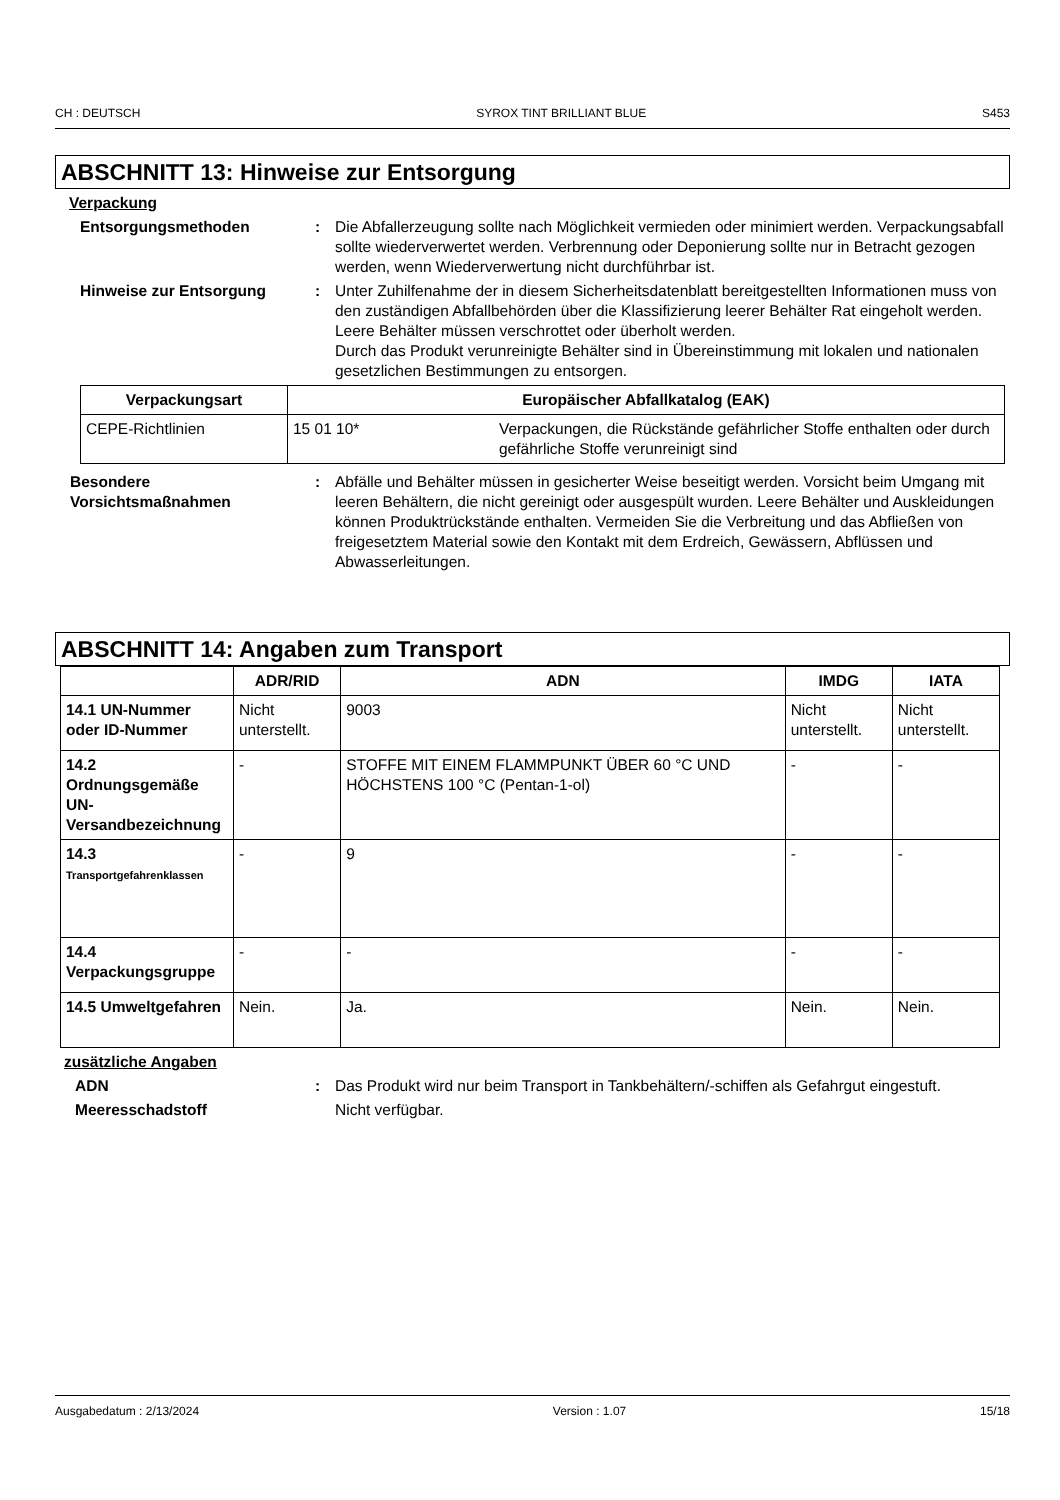CH : DEUTSCH SYROX TINT BRILLIANT BLUE S453
ABSCHNITT 13: Hinweise zur Entsorgung
Verpackung
Entsorgungsmethoden : Die Abfallerzeugung sollte nach Möglichkeit vermieden oder minimiert werden. Verpackungsabfall sollte wiederverwertet werden. Verbrennung oder Deponierung sollte nur in Betracht gezogen werden, wenn Wiederverwertung nicht durchführbar ist.
Hinweise zur Entsorgung : Unter Zuhilfenahme der in diesem Sicherheitsdatenblatt bereitgestellten Informationen muss von den zuständigen Abfallbehörden über die Klassifizierung leerer Behälter Rat eingeholt werden.
Leere Behälter müssen verschrottet oder überholt werden.
Durch das Produkt verunreinigte Behälter sind in Übereinstimmung mit lokalen und nationalen gesetzlichen Bestimmungen zu entsorgen.
| Verpackungsart | Europäischer Abfallkatalog (EAK) | |
| --- | --- | --- |
| CEPE-Richtlinien | 15 01 10* | Verpackungen, die Rückstände gefährlicher Stoffe enthalten oder durch gefährliche Stoffe verunreinigt sind |
Besondere Vorsichtsmaßnahmen
: Abfälle und Behälter müssen in gesicherter Weise beseitigt werden. Vorsicht beim Umgang mit leeren Behältern, die nicht gereinigt oder ausgespült wurden. Leere Behälter und Auskleidungen können Produktrückstände enthalten. Vermeiden Sie die Verbreitung und das Abfließen von freigesetztem Material sowie den Kontakt mit dem Erdreich, Gewässern, Abflüssen und Abwasserleitungen.
ABSCHNITT 14: Angaben zum Transport
| | ADR/RID | ADN | IMDG | IATA |
| --- | --- | --- | --- | --- |
| 14.1 UN-Nummer oder ID-Nummer | Nicht unterstellt. | 9003 | Nicht unterstellt. | Nicht unterstellt. |
| 14.2 Ordnungsgemäße UN-Versandbezeichnung | - | STOFFE MIT EINEM FLAMMPUNKT ÜBER 60 °C UND HÖCHSTENS 100 °C (Pentan-1-ol) | - | - |
| 14.3 Transportgefahrenklassen | - | 9 | - | - |
| 14.4 Verpackungsgruppe | - | - | - | - |
| 14.5 Umweltgefahren | Nein. | Ja. | Nein. | Nein. |
zusätzliche Angaben
ADN : Das Produkt wird nur beim Transport in Tankbehältern/-schiffen als Gefahrgut eingestuft.
Meeresschadstoff Nicht verfügbar.
Ausgabedatum : 2/13/2024 Version : 1.07 15/18